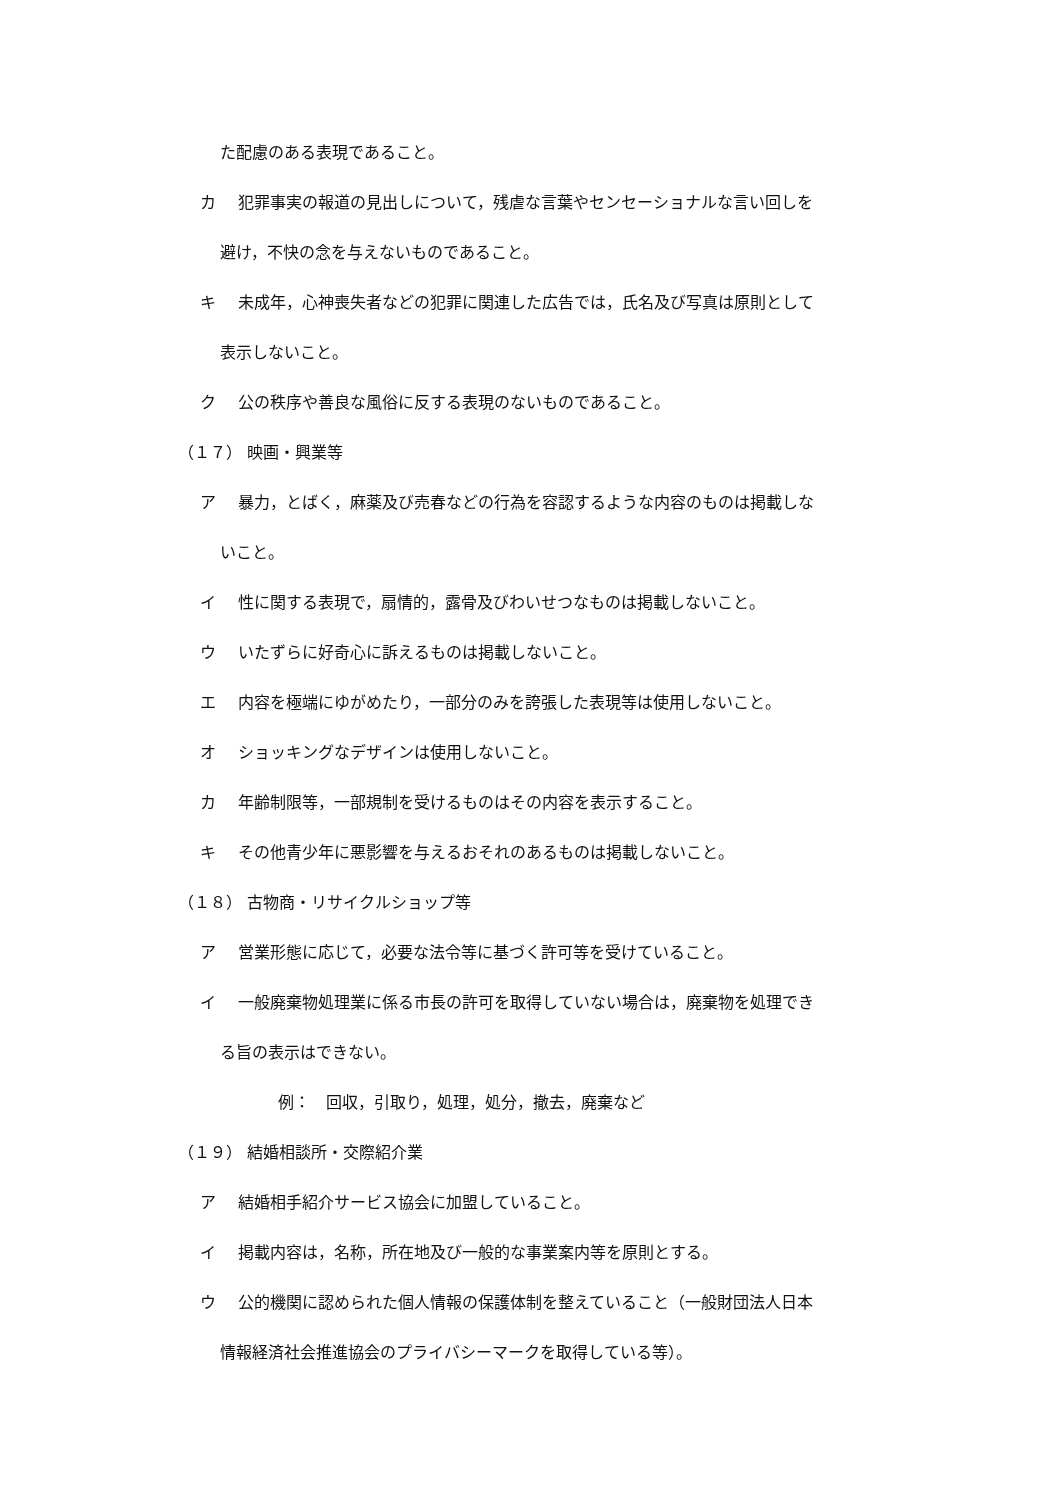た配慮のある表現であること。
カ 犯罪事実の報道の見出しについて，残虐な言葉やセンセーショナルな言い回しを
避け，不快の念を与えないものであること。
キ 未成年，心神喪失者などの犯罪に関連した広告では，氏名及び写真は原則として
表示しないこと。
ク 公の秩序や善良な風俗に反する表現のないものであること。
（１７） 映画・興業等
ア 暴力，とばく，麻薬及び売春などの行為を容認するような内容のものは掲載しな
いこと。
イ 性に関する表現で，扇情的，露骨及びわいせつなものは掲載しないこと。
ウ いたずらに好奇心に訴えるものは掲載しないこと。
エ 内容を極端にゆがめたり，一部分のみを誇張した表現等は使用しないこと。
オ ショッキングなデザインは使用しないこと。
カ 年齢制限等，一部規制を受けるものはその内容を表示すること。
キ その他青少年に悪影響を与えるおそれのあるものは掲載しないこと。
（１８） 古物商・リサイクルショップ等
ア 営業形態に応じて，必要な法令等に基づく許可等を受けていること。
イ 一般廃棄物処理業に係る市長の許可を取得していない場合は，廃棄物を処理でき
る旨の表示はできない。
例：　回収，引取り，処理，処分，撤去，廃棄など
（１９） 結婚相談所・交際紹介業
ア 結婚相手紹介サービス協会に加盟していること。
イ 掲載内容は，名称，所在地及び一般的な事業案内等を原則とする。
ウ 公的機関に認められた個人情報の保護体制を整えていること（一般財団法人日本
情報経済社会推進協会のプライバシーマークを取得している等）。